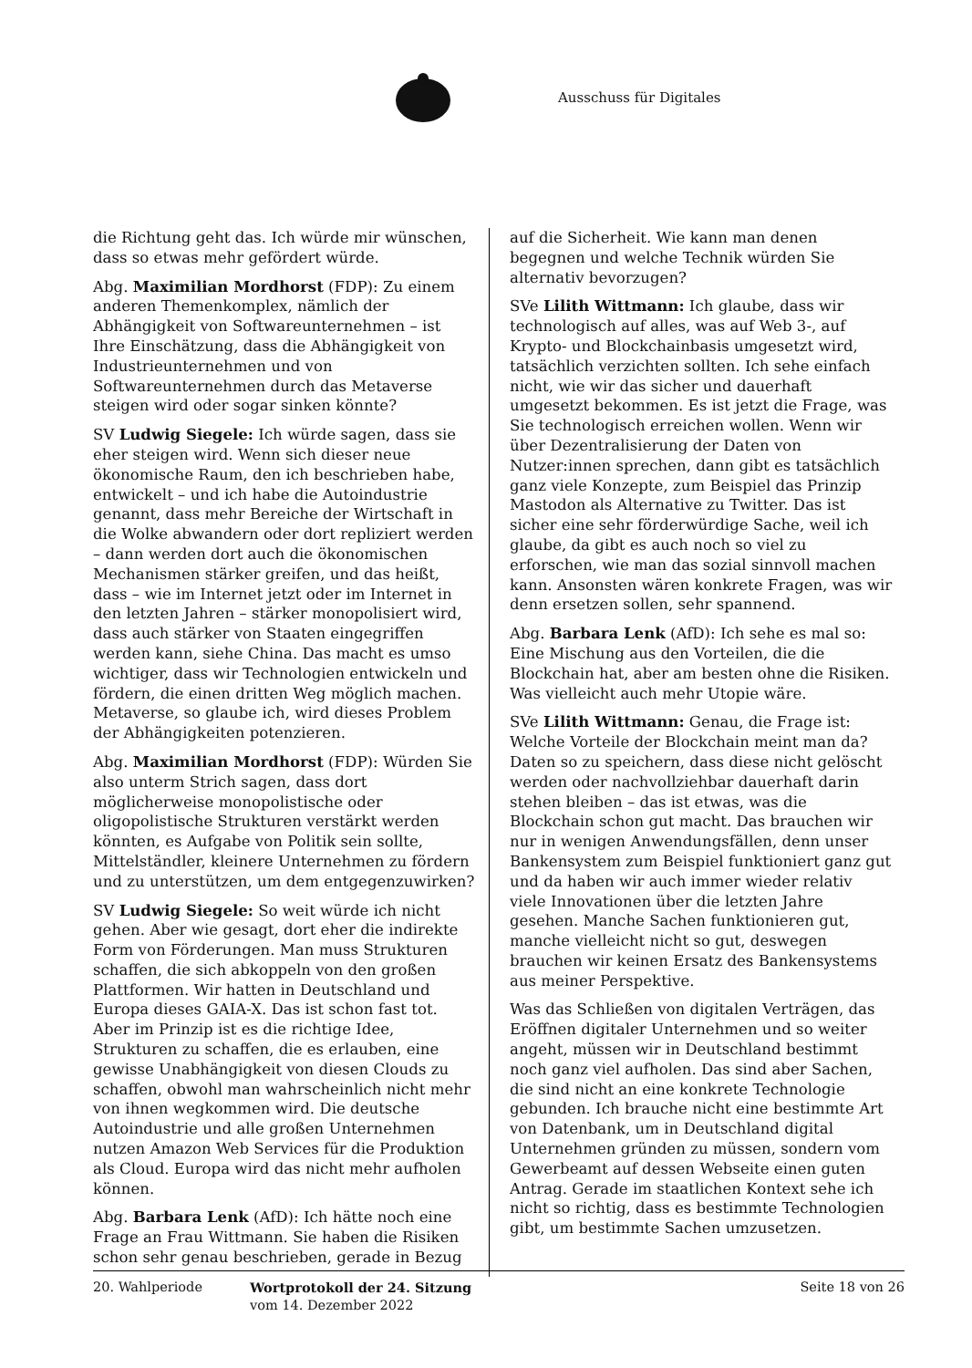Ausschuss für Digitales
die Richtung geht das. Ich würde mir wünschen, dass so etwas mehr gefördert würde.
Abg. Maximilian Mordhorst (FDP): Zu einem anderen Themenkomplex, nämlich der Abhängigkeit von Softwareunternehmen – ist Ihre Einschätzung, dass die Abhängigkeit von Industrieunternehmen und von Softwareunternehmen durch das Metaverse steigen wird oder sogar sinken könnte?
SV Ludwig Siegele: Ich würde sagen, dass sie eher steigen wird. Wenn sich dieser neue ökonomische Raum, den ich beschrieben habe, entwickelt – und ich habe die Autoindustrie genannt, dass mehr Bereiche der Wirtschaft in die Wolke abwandern oder dort repliziert werden – dann werden dort auch die ökonomischen Mechanismen stärker greifen, und das heißt, dass – wie im Internet jetzt oder im Internet in den letzten Jahren – stärker monopolisiert wird, dass auch stärker von Staaten eingegriffen werden kann, siehe China. Das macht es umso wichtiger, dass wir Technologien entwickeln und fördern, die einen dritten Weg möglich machen. Metaverse, so glaube ich, wird dieses Problem der Abhängigkeiten potenzieren.
Abg. Maximilian Mordhorst (FDP): Würden Sie also unterm Strich sagen, dass dort möglicherweise monopolistische oder oligopolistische Strukturen verstärkt werden könnten, es Aufgabe von Politik sein sollte, Mittelständler, kleinere Unternehmen zu fördern und zu unterstützen, um dem entgegenzuwirken?
SV Ludwig Siegele: So weit würde ich nicht gehen. Aber wie gesagt, dort eher die indirekte Form von Förderungen. Man muss Strukturen schaffen, die sich abkoppeln von den großen Plattformen. Wir hatten in Deutschland und Europa dieses GAIA-X. Das ist schon fast tot. Aber im Prinzip ist es die richtige Idee, Strukturen zu schaffen, die es erlauben, eine gewisse Unabhängigkeit von diesen Clouds zu schaffen, obwohl man wahrscheinlich nicht mehr von ihnen wegkommen wird. Die deutsche Autoindustrie und alle großen Unternehmen nutzen Amazon Web Services für die Produktion als Cloud. Europa wird das nicht mehr aufholen können.
Abg. Barbara Lenk (AfD): Ich hätte noch eine Frage an Frau Wittmann. Sie haben die Risiken schon sehr genau beschrieben, gerade in Bezug
auf die Sicherheit. Wie kann man denen begegnen und welche Technik würden Sie alternativ bevorzugen?
SVe Lilith Wittmann: Ich glaube, dass wir technologisch auf alles, was auf Web 3-, auf Krypto- und Blockchainbasis umgesetzt wird, tatsächlich verzichten sollten. Ich sehe einfach nicht, wie wir das sicher und dauerhaft umgesetzt bekommen. Es ist jetzt die Frage, was Sie technologisch erreichen wollen. Wenn wir über Dezentralisierung der Daten von Nutzer:innen sprechen, dann gibt es tatsächlich ganz viele Konzepte, zum Beispiel das Prinzip Mastodon als Alternative zu Twitter. Das ist sicher eine sehr förderwürdige Sache, weil ich glaube, da gibt es auch noch so viel zu erforschen, wie man das sozial sinnvoll machen kann. Ansonsten wären konkrete Fragen, was wir denn ersetzen sollen, sehr spannend.
Abg. Barbara Lenk (AfD): Ich sehe es mal so: Eine Mischung aus den Vorteilen, die die Blockchain hat, aber am besten ohne die Risiken. Was vielleicht auch mehr Utopie wäre.
SVe Lilith Wittmann: Genau, die Frage ist: Welche Vorteile der Blockchain meint man da? Daten so zu speichern, dass diese nicht gelöscht werden oder nachvollziehbar dauerhaft darin stehen bleiben – das ist etwas, was die Blockchain schon gut macht. Das brauchen wir nur in wenigen Anwendungsfällen, denn unser Bankensystem zum Beispiel funktioniert ganz gut und da haben wir auch immer wieder relativ viele Innovationen über die letzten Jahre gesehen. Manche Sachen funktionieren gut, manche vielleicht nicht so gut, deswegen brauchen wir keinen Ersatz des Bankensystems aus meiner Perspektive.
Was das Schließen von digitalen Verträgen, das Eröffnen digitaler Unternehmen und so weiter angeht, müssen wir in Deutschland bestimmt noch ganz viel aufholen. Das sind aber Sachen, die sind nicht an eine konkrete Technologie gebunden. Ich brauche nicht eine bestimmte Art von Datenbank, um in Deutschland digital Unternehmen gründen zu müssen, sondern vom Gewerbeamt auf dessen Webseite einen guten Antrag. Gerade im staatlichen Kontext sehe ich nicht so richtig, dass es bestimmte Technologien gibt, um bestimmte Sachen umzusetzen.
20. Wahlperiode Wortprotokoll der 24. Sitzung
vom 14. Dezember 2022
Seite 18 von 26